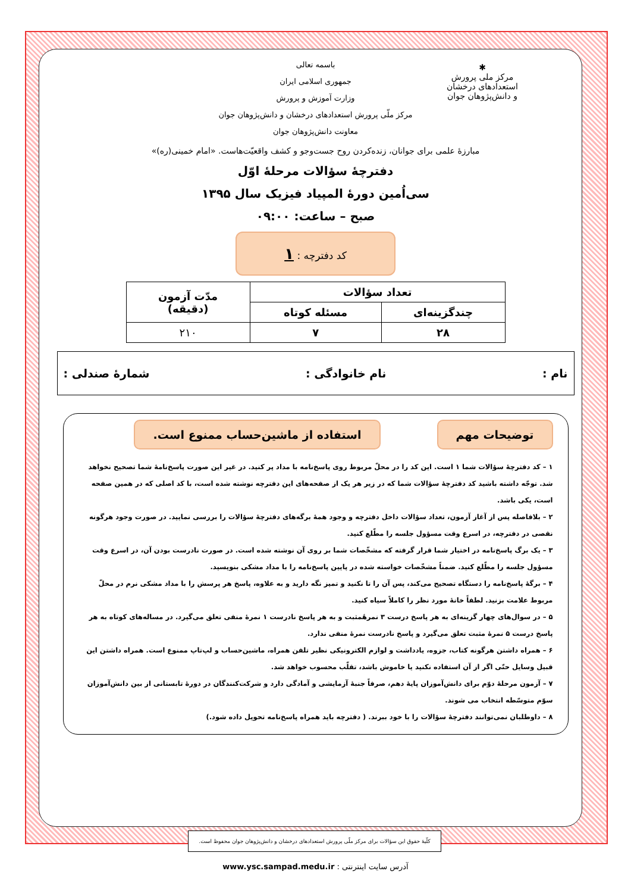✱
مرکز ملی پرورش استعدادهای درخشان
و دانش‌پژوهان جوان
باسمه تعالی
جمهوری اسلامی ایران
وزارت آموزش و پرورش
مرکز ملّی پرورش استعدادهای درخشان و دانش‌پژوهان جوان
معاونت دانش‌پژوهان جوان
مبارزهٔ علمی برای جوانان، زنده‌کردن روح جست‌وجو و کشف واقعیّت‌هاست. «امام خمینی(ره)»
دفترچهٔ سؤالات مرحلهٔ اوّل
سی‌اُمین دورهٔ المپیاد فیزیک سال ۱۳۹۵
صبح – ساعت: ۰۹:۰۰
کد دفترچه : ۱
| تعداد سؤالات | | مدّت آزمون (دقیقه) |
| --- | --- | --- |
| چندگزینه‌ای | مسئله کوتاه | |
| ۲۸ | ۷ | ۲۱۰ |
نام : نام خانوادگی : شمارهٔ صندلی :
توضیحات مهم استفاده از ماشین‌حساب ممنوع است.
۱ – کد دفترچهٔ سؤالات شما ۱ است. این کد را در محلّ مربوط روی پاسخ‌نامه با مداد پر کنید. در غیر این صورت پاسخ‌نامهٔ شما تصحیح نخواهد شد. توجّه داشته باشید کد دفترچهٔ سؤالات شما که در زیر هر یک از صفحه‌های این دفترچه نوشته شده است، با کد اصلی که در همین صفحه است، یکی باشد.
۲ – بلافاصله پس از آغاز آزمون، تعداد سؤالات داخل دفترچه و وجود همهٔ برگه‌های دفترچهٔ سؤالات را بررسی نمایید. در صورت وجود هرگونه نقصی در دفترچه، در اسرع وقت مسؤول جلسه را مطّلع کنید.
۳ – یک برگ پاسخ‌نامه در اختیار شما قرار گرفته که مشخّصات شما بر روی آن نوشته شده است. در صورت نادرست بودن آن، در اسرع وقت مسؤول جلسه را مطّلع کنید. ضمناً مشخّصات خواسته شده در پایین پاسخ‌نامه را با مداد مشکی بنویسید.
۴ – برگهٔ پاسخ‌نامه را دستگاه تصحیح می‌کند، پس آن را تا نکنید و تمیز نگه دارید و به علاوه، پاسخ هر پرسش را با مداد مشکی نرم در محلّ مربوط علامت بزنید. لطفاً خانهٔ مورد نظر را کاملاً سیاه کنید.
۵ – در سوال‌های چهار گزینه‌ای به هر پاسخ درست ۳ نمرهٔمثبت و به هر پاسخ نادرست ۱ نمرهٔ منفی تعلق می‌گیرد. در مساله‌های کوتاه به هر پاسخ درست ۵ نمرهٔ مثبت تعلق می‌گیرد و پاسخ نادرست نمرهٔ منفی ندارد.
۶ – همراه داشتن هرگونه کتاب، جزوه، یادداشت و لوازم الکترونیکی نظیر تلفن همراه، ماشین‌حساب و لپ‌تاپ ممنوع است. همراه داشتن این قبیل وسایل حتّی اگر از آن استفاده نکنید یا خاموش باشد، تقلّب محسوب خواهد شد.
۷ – آزمون مرحلهٔ دوّم برای دانش‌آموزان پایهٔ دهم، صرفاً جنبهٔ آزمایشی و آمادگی دارد و شرکت‌کنندگان در دورهٔ تابستانی از بین دانش‌آموزان سوّم متوسّطه انتخاب می شوند.
۸ – داوطلبان نمی‌توانند دفترچهٔ سؤالات را با خود ببرند. ( دفترچه باید همراه پاسخ‌نامه تحویل داده شود.)
کلّیهٔ حقوق این سؤالات برای مرکز ملّی پرورش استعدادهای درخشان و دانش‌پژوهان جوان محفوظ است.
آدرس سایت اینترنتی : www.ysc.sampad.medu.ir